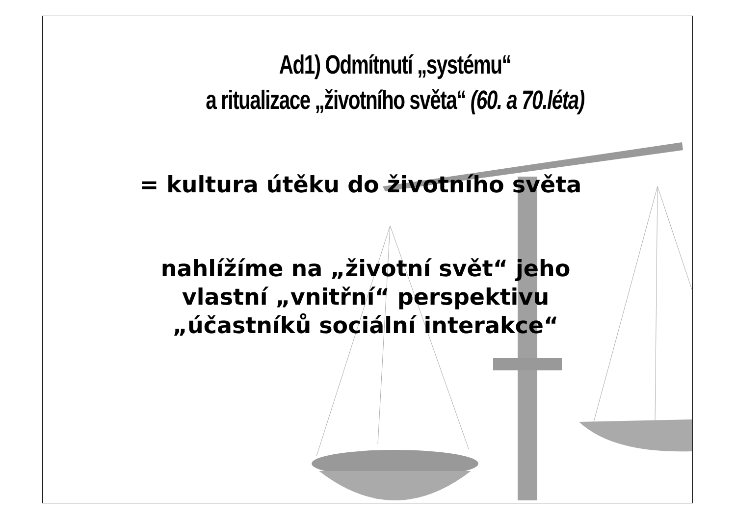Ad1) Odmítnutí „systému“
a ritualizace „životního světa“ (60. a 70.léta)
= kultura útěku do životního světa
nahlížíme na „životní svět“ jeho
vlastní „vnitřní“ perspektivu
„účastníků sociální interakce“